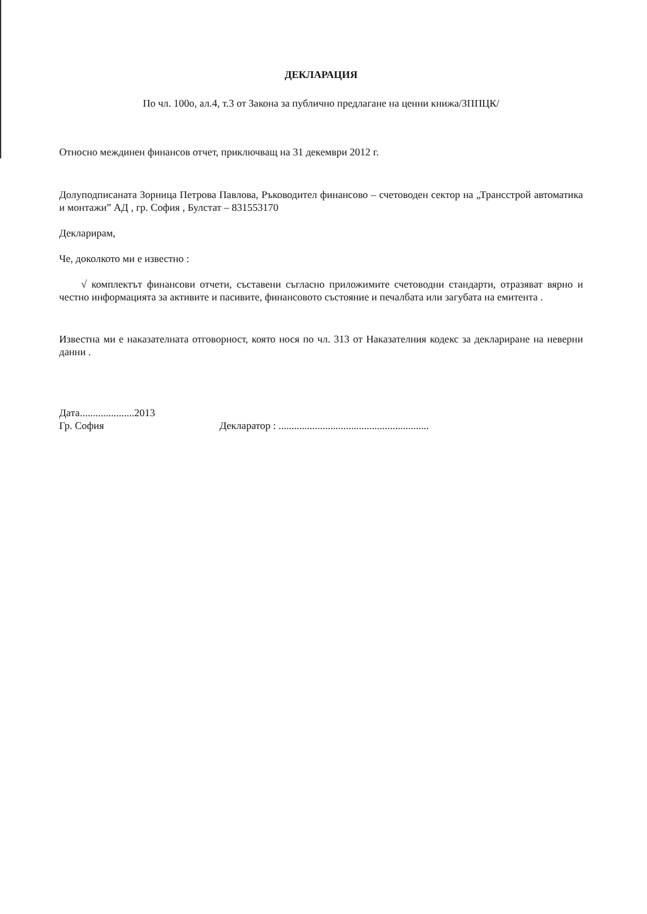ДЕКЛАРАЦИЯ
По чл. 100о, ал.4, т.3 от Закона за публично предлагане на ценни книжа/ЗППЦК/
Относно междинен финансов отчет, приключващ на 31 декември 2012 г.
Долуподписаната Зорница Петрова Павлова, Ръководител финансово – счетоводен сектор на „Трансстрой автоматика и монтажи” АД , гр. София , Булстат – 831553170
Декларирам,
Че, доколкото ми е известно :
√ комплектът финансови отчети, съставени съгласно приложимите счетоводни стандарти, отразяват вярно и честно информацията за активите и пасивите, финансовото състояние и печалбата или загубата на емитента .
Известна ми е наказателната отговорност, която нося по чл. 313 от Наказателния кодекс за деклариране на неверни данни .
Дата.....................2013
Гр. София
Декларатор : ..........................................................